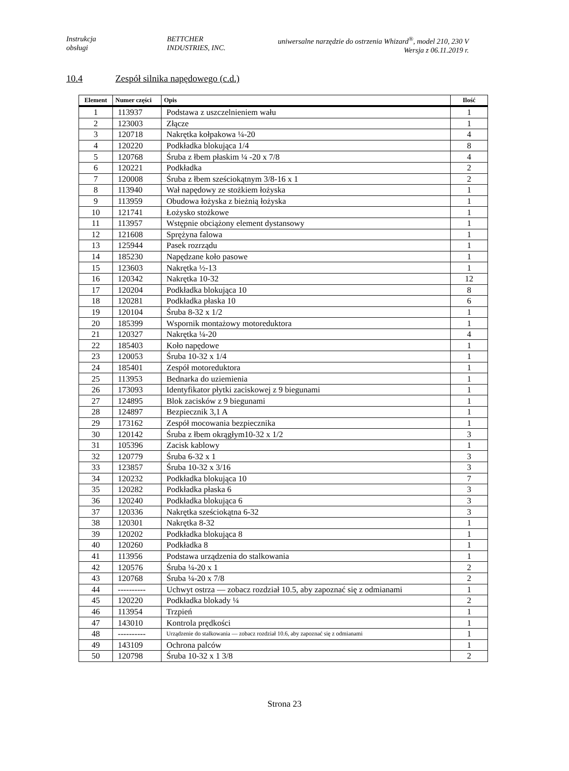Instrukcja
obsługi
BETTCHER
INDUSTRIES, INC.
uniwersalne narzędzie do ostrzenia Whizard<sup>®</sup>, model 210, 230 V
Wersja z 06.11.2019 r.
10.4 Zespół silnika napędowego (c.d.)
| Element | Numer części | Opis | Ilość |
| --- | --- | --- | --- |
| 1 | 113937 | Podstawa z uszczelnieniem wału | 1 |
| 2 | 123003 | Złącze | 1 |
| 3 | 120718 | Nakrętka kołpakowa ¼-20 | 4 |
| 4 | 120220 | Podkładka blokująca 1/4 | 8 |
| 5 | 120768 | Śruba z łbem płaskim ¼ -20 x 7/8 | 4 |
| 6 | 120221 | Podkładka | 2 |
| 7 | 120008 | Śruba z łbem sześciokątnym 3/8-16 x 1 | 2 |
| 8 | 113940 | Wał napędowy ze stożkiem łożyska | 1 |
| 9 | 113959 | Obudowa łożyska z bieżnią łożyska | 1 |
| 10 | 121741 | Łożysko stożkowe | 1 |
| 11 | 113957 | Wstępnie obciążony element dystansowy | 1 |
| 12 | 121608 | Sprężyna falowa | 1 |
| 13 | 125944 | Pasek rozrządu | 1 |
| 14 | 185230 | Napędzane koło pasowe | 1 |
| 15 | 123603 | Nakrętka ½-13 | 1 |
| 16 | 120342 | Nakrętka 10-32 | 12 |
| 17 | 120204 | Podkładka blokująca 10 | 8 |
| 18 | 120281 | Podkładka płaska 10 | 6 |
| 19 | 120104 | Śruba 8-32 x 1/2 | 1 |
| 20 | 185399 | Wspornik montażowy motoreduktora | 1 |
| 21 | 120327 | Nakrętka ¼-20 | 4 |
| 22 | 185403 | Koło napędowe | 1 |
| 23 | 120053 | Śruba 10-32 x 1/4 | 1 |
| 24 | 185401 | Zespół motoreduktora | 1 |
| 25 | 113953 | Bednarka do uziemienia | 1 |
| 26 | 173093 | Identyfikator płytki zaciskowej z 9 biegunami | 1 |
| 27 | 124895 | Blok zacisków z 9 biegunami | 1 |
| 28 | 124897 | Bezpiecznik 3,1 A | 1 |
| 29 | 173162 | Zespół mocowania bezpiecznika | 1 |
| 30 | 120142 | Śruba z łbem okrągłym10-32 x 1/2 | 3 |
| 31 | 105396 | Zacisk kablowy | 1 |
| 32 | 120779 | Śruba 6-32 x 1 | 3 |
| 33 | 123857 | Śruba 10-32 x 3/16 | 3 |
| 34 | 120232 | Podkładka blokująca 10 | 7 |
| 35 | 120282 | Podkładka płaska 6 | 3 |
| 36 | 120240 | Podkładka blokująca 6 | 3 |
| 37 | 120336 | Nakrętka sześciokątna 6-32 | 3 |
| 38 | 120301 | Nakrętka 8-32 | 1 |
| 39 | 120202 | Podkładka blokująca 8 | 1 |
| 40 | 120260 | Podkładka 8 | 1 |
| 41 | 113956 | Podstawa urządzenia do stalkowania | 1 |
| 42 | 120576 | Śruba ¼-20 x 1 | 2 |
| 43 | 120768 | Śruba ¼-20 x 7/8 | 2 |
| 44 | ---------- | Uchwyt ostrza — zobacz rozdział 10.5, aby zapoznać się z odmianami | 1 |
| 45 | 120220 | Podkładka blokady ¼ | 2 |
| 46 | 113954 | Trzpień | 1 |
| 47 | 143010 | Kontrola prędkości | 1 |
| 48 | ---------- | Urządzenie do stalkowania — zobacz rozdział 10.6, aby zapoznać się z odmianami | 1 |
| 49 | 143109 | Ochrona palców | 1 |
| 50 | 120798 | Śruba 10-32 x 1 3/8 | 2 |
Strona 23